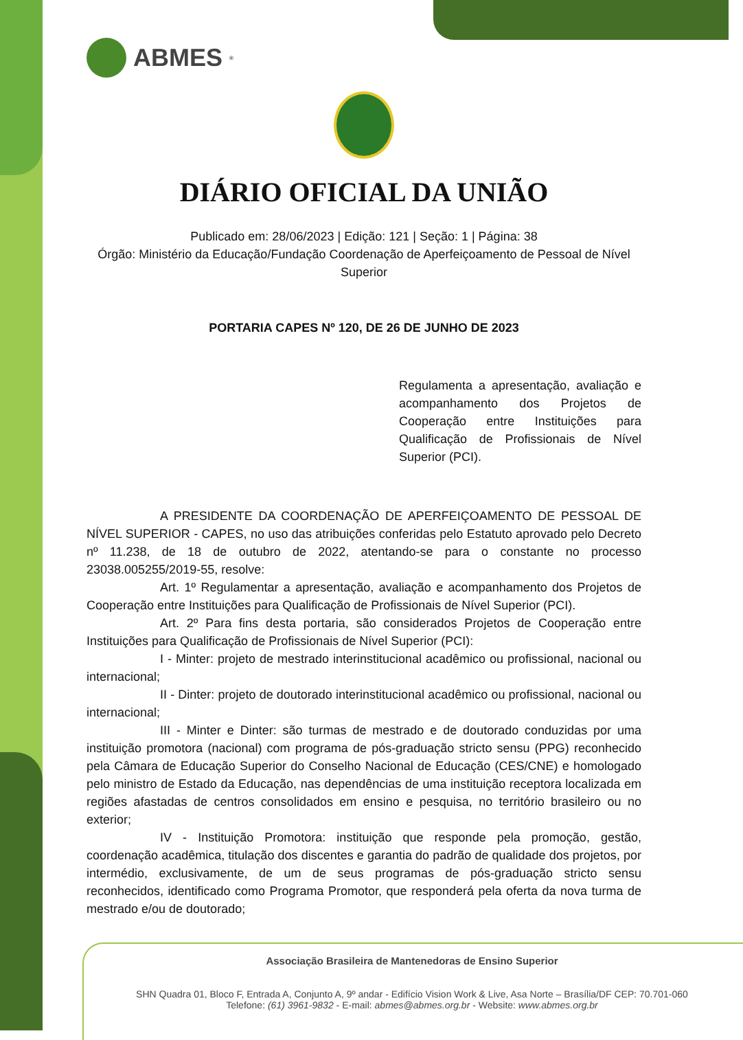ABMES<sup>®</sup>
DIÁRIO OFICIAL DA UNIÃO
Publicado em: 28/06/2023 | Edição: 121 | Seção: 1 | Página: 38
Órgão: Ministério da Educação/Fundação Coordenação de Aperfeiçoamento de Pessoal de Nível Superior
PORTARIA CAPES Nº 120, DE 26 DE JUNHO DE 2023
Regulamenta a apresentação, avaliação e acompanhamento dos Projetos de Cooperação entre Instituições para Qualificação de Profissionais de Nível Superior (PCI).
A PRESIDENTE DA COORDENAÇÃO DE APERFEIÇOAMENTO DE PESSOAL DE NÍVEL SUPERIOR - CAPES, no uso das atribuições conferidas pelo Estatuto aprovado pelo Decreto nº 11.238, de 18 de outubro de 2022, atentando-se para o constante no processo 23038.005255/2019-55, resolve:
Art. 1º Regulamentar a apresentação, avaliação e acompanhamento dos Projetos de Cooperação entre Instituições para Qualificação de Profissionais de Nível Superior (PCI).
Art. 2º Para fins desta portaria, são considerados Projetos de Cooperação entre Instituições para Qualificação de Profissionais de Nível Superior (PCI):
I - Minter: projeto de mestrado interinstitucional acadêmico ou profissional, nacional ou internacional;
II - Dinter: projeto de doutorado interinstitucional acadêmico ou profissional, nacional ou internacional;
III - Minter e Dinter: são turmas de mestrado e de doutorado conduzidas por uma instituição promotora (nacional) com programa de pós-graduação stricto sensu (PPG) reconhecido pela Câmara de Educação Superior do Conselho Nacional de Educação (CES/CNE) e homologado pelo ministro de Estado da Educação, nas dependências de uma instituição receptora localizada em regiões afastadas de centros consolidados em ensino e pesquisa, no território brasileiro ou no exterior;
IV - Instituição Promotora: instituição que responde pela promoção, gestão, coordenação acadêmica, titulação dos discentes e garantia do padrão de qualidade dos projetos, por intermédio, exclusivamente, de um de seus programas de pós-graduação stricto sensu reconhecidos, identificado como Programa Promotor, que responderá pela oferta da nova turma de mestrado e/ou de doutorado;
Associação Brasileira de Mantenedoras de Ensino Superior
SHN Quadra 01, Bloco F, Entrada A, Conjunto A, 9º andar - Edifício Vision Work & Live, Asa Norte – Brasília/DF CEP: 70.701-060
Telefone: (61) 3961-9832 - E-mail: abmes@abmes.org.br - Website: www.abmes.org.br